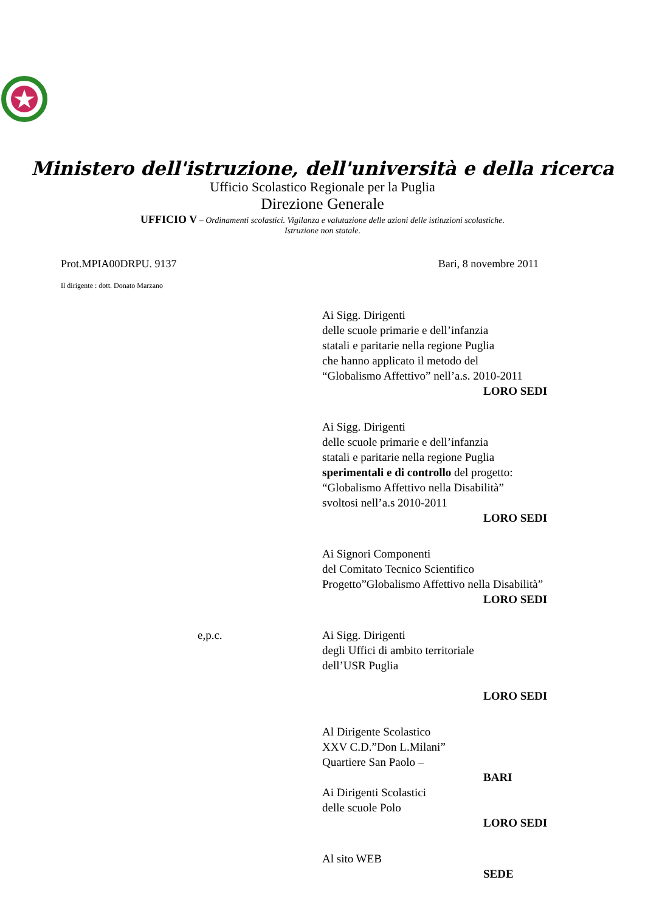Ministero dell'istruzione, dell'università e della ricerca
Ufficio Scolastico Regionale per la Puglia
Direzione Generale
UFFICIO V – Ordinamenti scolastici. Vigilanza e valutazione delle azioni delle istituzioni scolastiche.
Istruzione non statale.
Prot.MPIA00DRPU. 9137 Bari, 8 novembre 2011
Il dirigente : dott. Donato Marzano
Ai Sigg. Dirigenti
delle scuole primarie e dell’infanzia
statali e paritarie nella regione Puglia
che hanno applicato il metodo del
“Globalismo Affettivo” nell’a.s. 2010-2011
LORO SEDI
Ai Sigg. Dirigenti
delle scuole primarie e dell’infanzia
statali e paritarie nella regione Puglia
sperimentali e di controllo del progetto:
“Globalismo Affettivo nella Disabilità”
svoltosi nell’a.s 2010-2011
LORO SEDI
Ai Signori Componenti
del Comitato Tecnico Scientifico
Progetto”Globalismo Affettivo nella Disabilità”
LORO SEDI
e,p.c. Ai Sigg. Dirigenti
degli Uffici di ambito territoriale
dell’USR Puglia
LORO SEDI
Al Dirigente Scolastico
XXV C.D.”Don L.Milani”
Quartiere San Paolo –
BARI
Ai Dirigenti Scolastici
delle scuole Polo
LORO SEDI
Al sito WEB
SEDE